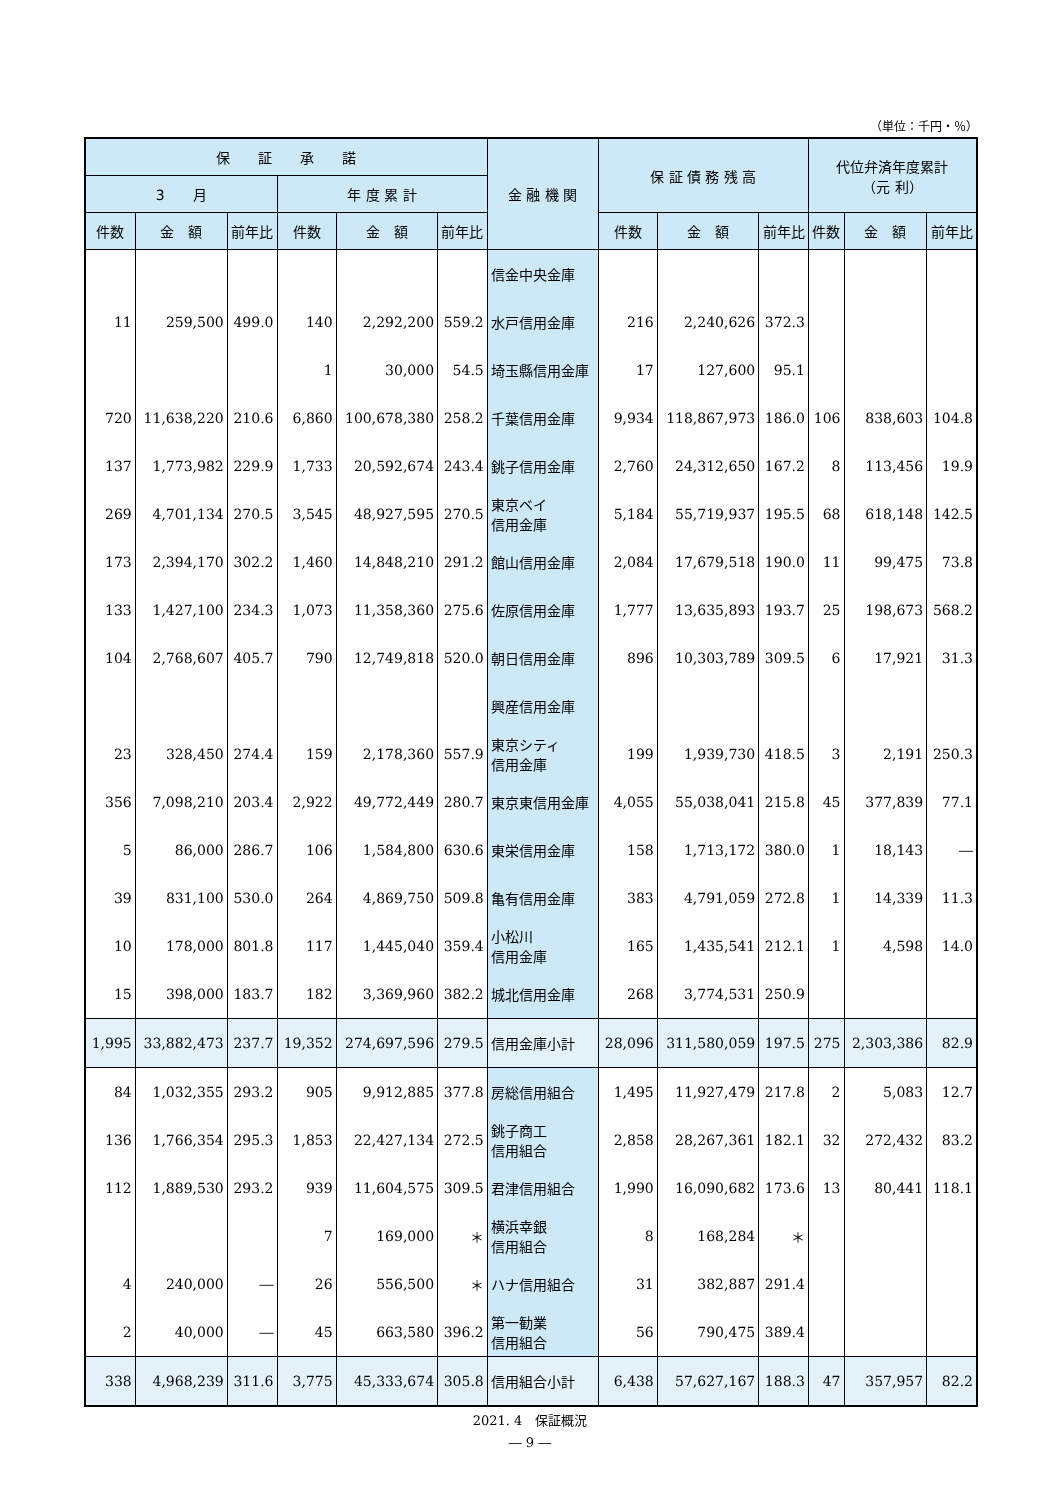（単位：千円・％）
| 保 証 承 諾 | | | | | | 金 融 機 関 | 保 証 債 務 残 高 | | | 代位弁済年度累計 （元 利） | | |
| --- | --- | --- | --- | --- | --- | --- | --- | --- | --- | --- | --- | --- |
| 3 月 | | | 年 度 累 計 | | | | | | | | | |
| 件数 | 金 額 | 前年比 | 件数 | 金 額 | 前年比 | | 件数 | 金 額 | 前年比 | 件数 | 金 額 | 前年比 |
| | | | | | | 信金中央金庫 | | | | | | |
| 11 | 259,500 | 499.0 | 140 | 2,292,200 | 559.2 | 水戸信用金庫 | 216 | 2,240,626 | 372.3 | | | |
| | | | 1 | 30,000 | 54.5 | 埼玉縣信用金庫 | 17 | 127,600 | 95.1 | | | |
| 720 | 11,638,220 | 210.6 | 6,860 | 100,678,380 | 258.2 | 千葉信用金庫 | 9,934 | 118,867,973 | 186.0 | 106 | 838,603 | 104.8 |
| 137 | 1,773,982 | 229.9 | 1,733 | 20,592,674 | 243.4 | 銚子信用金庫 | 2,760 | 24,312,650 | 167.2 | 8 | 113,456 | 19.9 |
| 269 | 4,701,134 | 270.5 | 3,545 | 48,927,595 | 270.5 | 東京ベイ 信用金庫 | 5,184 | 55,719,937 | 195.5 | 68 | 618,148 | 142.5 |
| 173 | 2,394,170 | 302.2 | 1,460 | 14,848,210 | 291.2 | 館山信用金庫 | 2,084 | 17,679,518 | 190.0 | 11 | 99,475 | 73.8 |
| 133 | 1,427,100 | 234.3 | 1,073 | 11,358,360 | 275.6 | 佐原信用金庫 | 1,777 | 13,635,893 | 193.7 | 25 | 198,673 | 568.2 |
| 104 | 2,768,607 | 405.7 | 790 | 12,749,818 | 520.0 | 朝日信用金庫 | 896 | 10,303,789 | 309.5 | 6 | 17,921 | 31.3 |
| | | | | | | 興産信用金庫 | | | | | | |
| 23 | 328,450 | 274.4 | 159 | 2,178,360 | 557.9 | 東京シティ 信用金庫 | 199 | 1,939,730 | 418.5 | 3 | 2,191 | 250.3 |
| 356 | 7,098,210 | 203.4 | 2,922 | 49,772,449 | 280.7 | 東京東信用金庫 | 4,055 | 55,038,041 | 215.8 | 45 | 377,839 | 77.1 |
| 5 | 86,000 | 286.7 | 106 | 1,584,800 | 630.6 | 東栄信用金庫 | 158 | 1,713,172 | 380.0 | 1 | 18,143 | ― |
| 39 | 831,100 | 530.0 | 264 | 4,869,750 | 509.8 | 亀有信用金庫 | 383 | 4,791,059 | 272.8 | 1 | 14,339 | 11.3 |
| 10 | 178,000 | 801.8 | 117 | 1,445,040 | 359.4 | 小松川 信用金庫 | 165 | 1,435,541 | 212.1 | 1 | 4,598 | 14.0 |
| 15 | 398,000 | 183.7 | 182 | 3,369,960 | 382.2 | 城北信用金庫 | 268 | 3,774,531 | 250.9 | | | |
| 1,995 | 33,882,473 | 237.7 | 19,352 | 274,697,596 | 279.5 | 信用金庫小計 | 28,096 | 311,580,059 | 197.5 | 275 | 2,303,386 | 82.9 |
| 84 | 1,032,355 | 293.2 | 905 | 9,912,885 | 377.8 | 房総信用組合 | 1,495 | 11,927,479 | 217.8 | 2 | 5,083 | 12.7 |
| 136 | 1,766,354 | 295.3 | 1,853 | 22,427,134 | 272.5 | 銚子商工 信用組合 | 2,858 | 28,267,361 | 182.1 | 32 | 272,432 | 83.2 |
| 112 | 1,889,530 | 293.2 | 939 | 11,604,575 | 309.5 | 君津信用組合 | 1,990 | 16,090,682 | 173.6 | 13 | 80,441 | 118.1 |
| | | | 7 | 169,000 | ＊ | 横浜幸銀 信用組合 | 8 | 168,284 | ＊ | | | |
| 4 | 240,000 | ― | 26 | 556,500 | ＊ | ハナ信用組合 | 31 | 382,887 | 291.4 | | | |
| 2 | 40,000 | ― | 45 | 663,580 | 396.2 | 第一勧業 信用組合 | 56 | 790,475 | 389.4 | | | |
| 338 | 4,968,239 | 311.6 | 3,775 | 45,333,674 | 305.8 | 信用組合小計 | 6,438 | 57,627,167 | 188.3 | 47 | 357,957 | 82.2 |
2021. 4　保証概況
― 9 ―